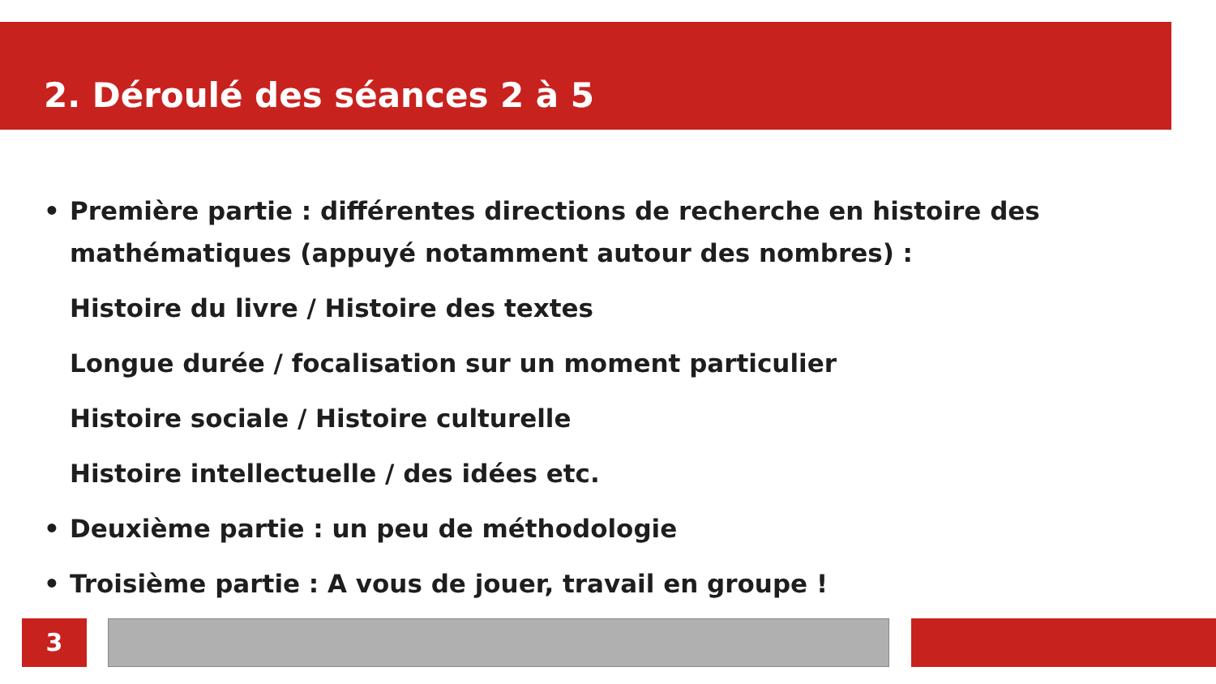2. Déroulé des séances 2 à 5
• Première partie : différentes directions de recherche en histoire des mathématiques (appuyé notamment autour des nombres) :
Histoire du livre / Histoire des textes
Longue durée / focalisation sur un moment particulier
Histoire sociale / Histoire culturelle
Histoire intellectuelle / des idées etc.
• Deuxième partie : un peu de méthodologie
• Troisième partie : A vous de jouer, travail en groupe !
3